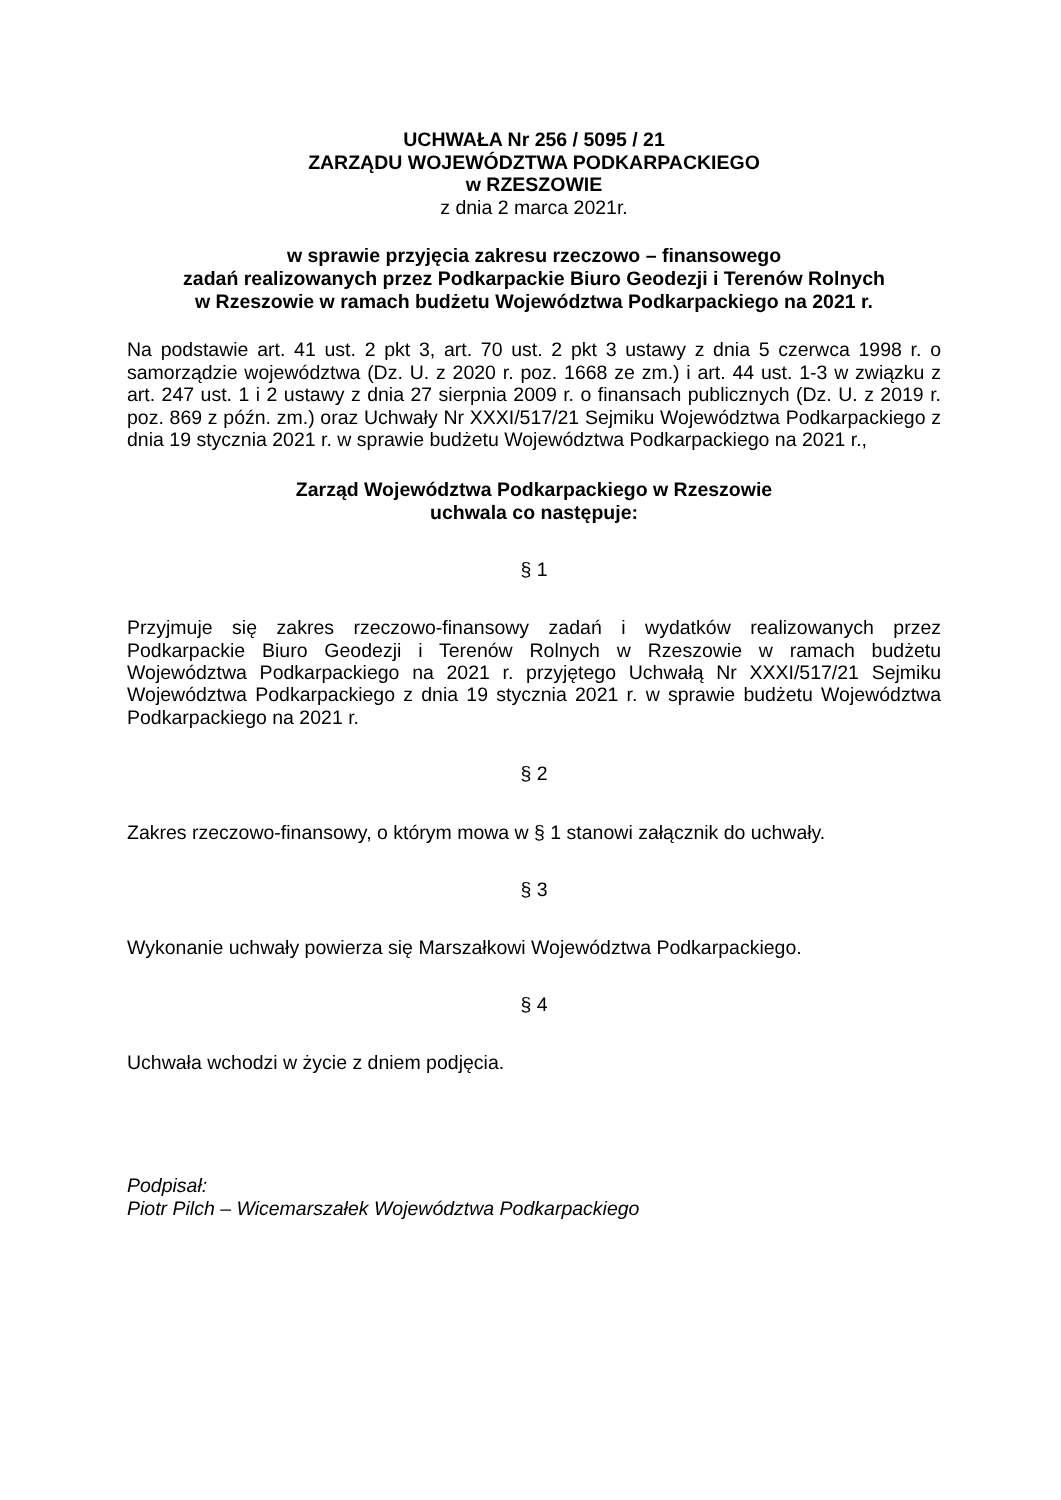UCHWAŁA Nr 256 / 5095 / 21
ZARZĄDU WOJEWÓDZTWA PODKARPACKIEGO
w RZESZOWIE
z dnia 2 marca 2021r.
w sprawie przyjęcia zakresu rzeczowo – finansowego
zadań realizowanych przez Podkarpackie Biuro Geodezji i Terenów Rolnych
w Rzeszowie w ramach budżetu Województwa Podkarpackiego na 2021 r.
Na podstawie art. 41 ust. 2 pkt 3, art. 70 ust. 2 pkt 3 ustawy z dnia 5 czerwca 1998 r. o samorządzie województwa (Dz. U. z 2020 r. poz. 1668 ze zm.) i art. 44 ust. 1-3 w związku z art. 247 ust. 1 i 2 ustawy z dnia 27 sierpnia 2009 r. o finansach publicznych (Dz. U. z 2019 r. poz. 869 z późn. zm.) oraz Uchwały Nr XXXI/517/21 Sejmiku Województwa Podkarpackiego z dnia 19 stycznia 2021 r. w sprawie budżetu Województwa Podkarpackiego na 2021 r.,
Zarząd Województwa Podkarpackiego w Rzeszowie
uchwala co następuje:
§ 1
Przyjmuje się zakres rzeczowo-finansowy zadań i wydatków realizowanych przez Podkarpackie Biuro Geodezji i Terenów Rolnych w Rzeszowie w ramach budżetu Województwa Podkarpackiego na 2021 r. przyjętego Uchwałą Nr XXXI/517/21 Sejmiku Województwa Podkarpackiego z dnia 19 stycznia 2021 r. w sprawie budżetu Województwa Podkarpackiego na 2021 r.
§ 2
Zakres rzeczowo-finansowy, o którym mowa w § 1 stanowi załącznik do uchwały.
§ 3
Wykonanie uchwały powierza się Marszałkowi Województwa Podkarpackiego.
§ 4
Uchwała wchodzi w życie z dniem podjęcia.
Podpisał:
Piotr Pilch – Wicemarszałek Województwa Podkarpackiego